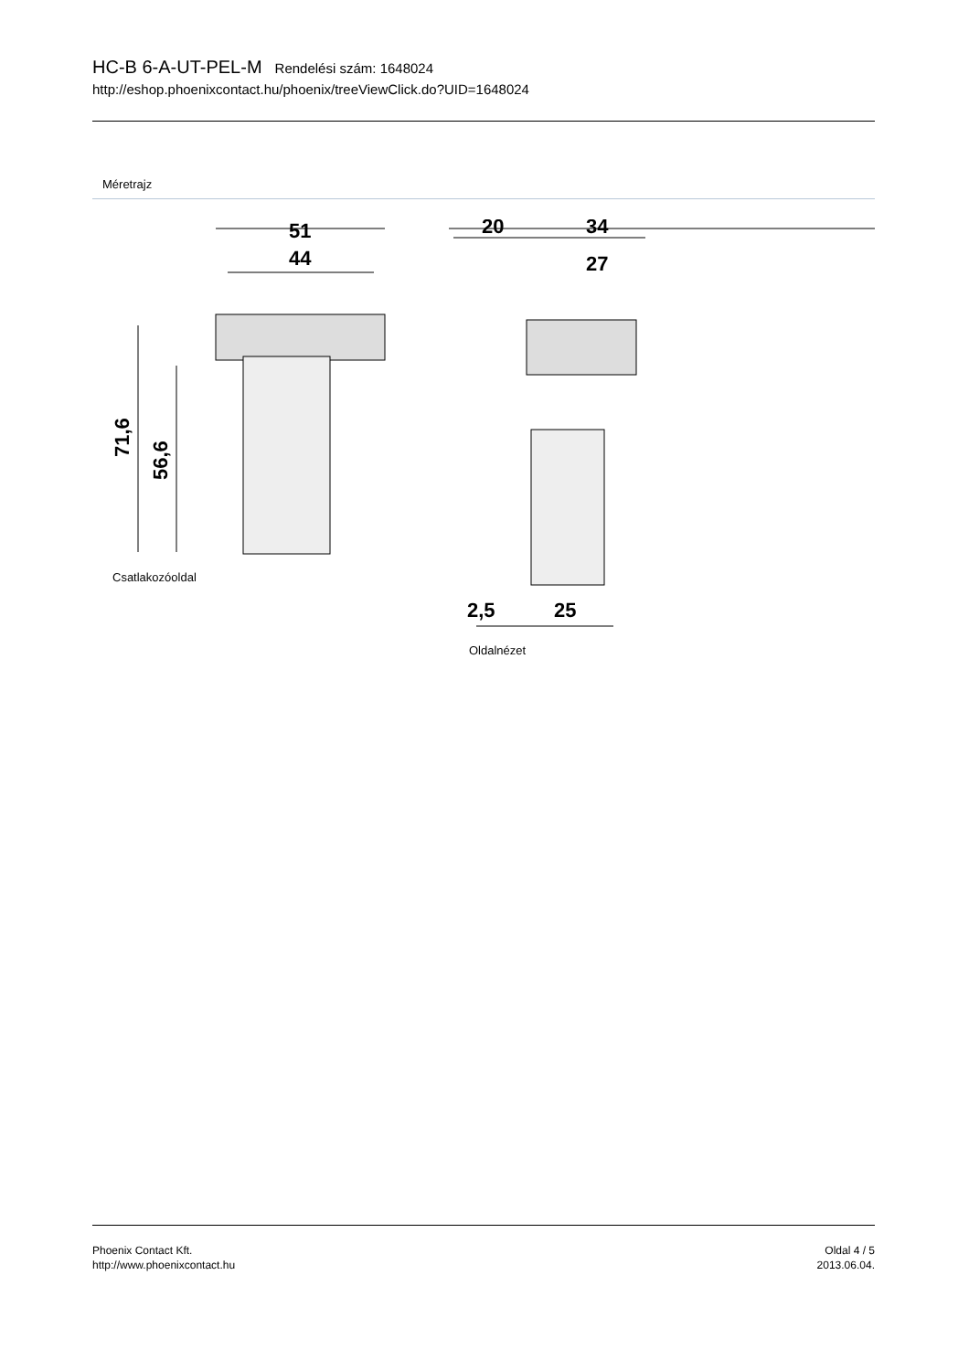HC-B 6-A-UT-PEL-M Rendelési szám: 1648024
http://eshop.phoenixcontact.hu/phoenix/treeViewClick.do?UID=1648024
Méretrajz
51
44
71,6
56,6
Csatlakozóoldal
20
34
27
2,5
25
Oldalnézet
Phoenix Contact Kft.
http://www.phoenixcontact.hu
Oldal 4 / 5
2013.06.04.